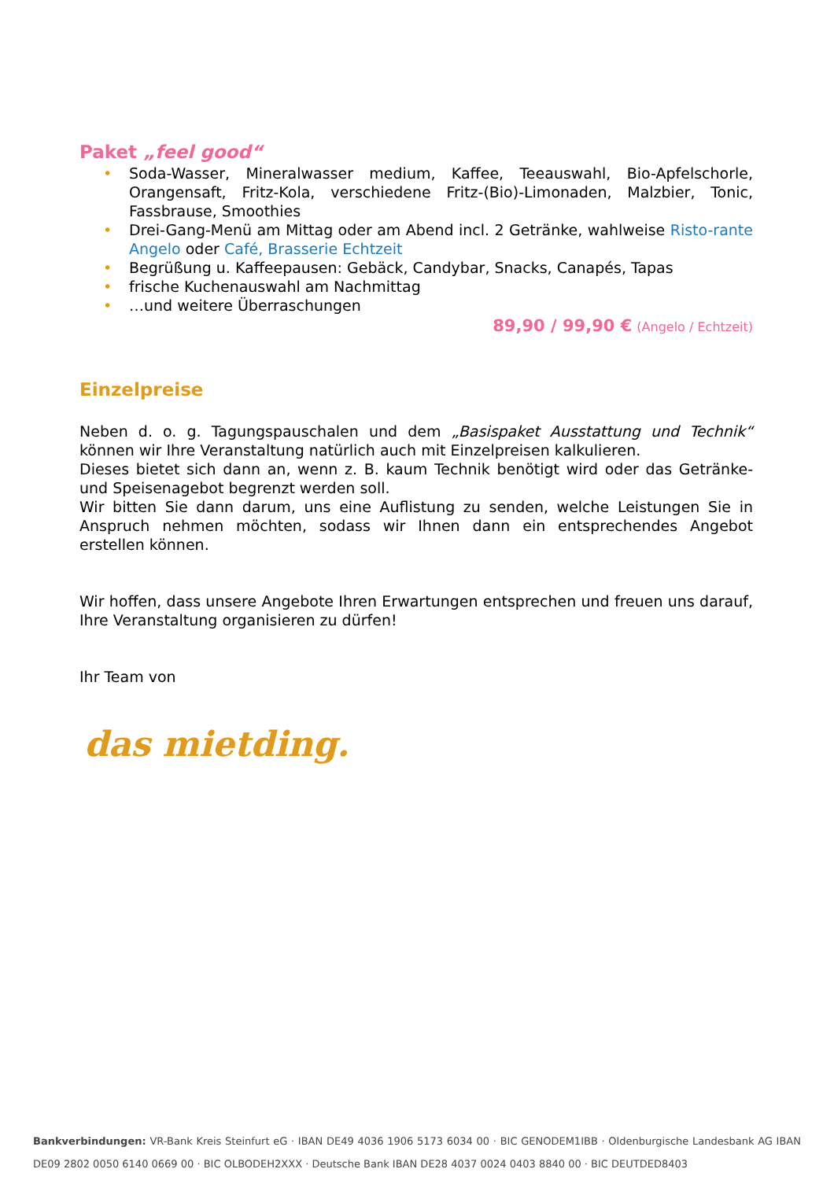Paket „feel good“
• Soda-Wasser, Mineralwasser medium, Kaffee, Teeauswahl, Bio-Apfelschorle, Orangensaft, Fritz-Kola, verschiedene Fritz-(Bio)-Limonaden, Malzbier, Tonic, Fassbrause, Smoothies
• Drei-Gang-Menü am Mittag oder am Abend incl. 2 Getränke, wahlweise Risto-rante Angelo oder Café, Brasserie Echtzeit
• Begrüßung u. Kaffeepausen: Gebäck, Candybar, Snacks, Canapés, Tapas
• frische Kuchenauswahl am Nachmittag
• …und weitere Überraschungen
89,90 / 99,90 € (Angelo / Echtzeit)
Einzelpreise
Neben d. o. g. Tagungspauschalen und dem „Basispaket Ausstattung und Technik“ können wir Ihre Veranstaltung natürlich auch mit Einzelpreisen kalkulieren.
Dieses bietet sich dann an, wenn z. B. kaum Technik benötigt wird oder das Getränke- und Speisenagebot begrenzt werden soll.
Wir bitten Sie dann darum, uns eine Auflistung zu senden, welche Leistungen Sie in Anspruch nehmen möchten, sodass wir Ihnen dann ein entsprechendes Angebot erstellen können.
Wir hoffen, dass unsere Angebote Ihren Erwartungen entsprechen und freuen uns darauf, Ihre Veranstaltung organisieren zu dürfen!
Ihr Team von
das mietding.
Bankverbindungen: VR-Bank Kreis Steinfurt eG · IBAN DE49 4036 1906 5173 6034 00 · BIC GENODEM1IBB · Oldenburgische Landesbank AG IBAN DE09 2802 0050 6140 0669 00 · BIC OLBODEH2XXX · Deutsche Bank IBAN DE28 4037 0024 0403 8840 00 · BIC DEUTDED8403